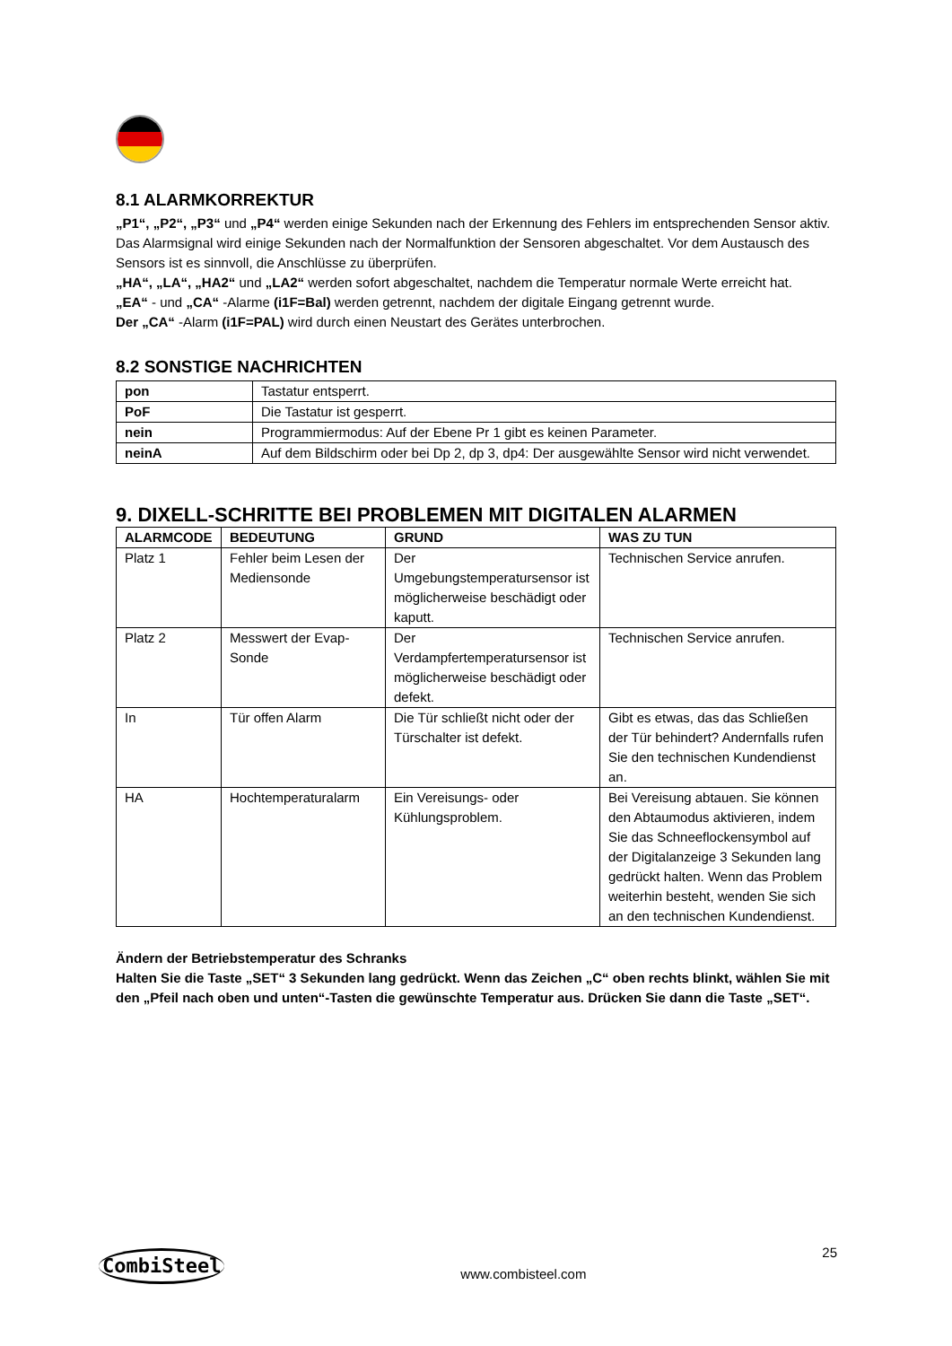8.1 ALARMKORREKTUR
„P1“, „P2“, „P3“ und „P4“ werden einige Sekunden nach der Erkennung des Fehlers im entsprechenden Sensor aktiv. Das Alarmsignal wird einige Sekunden nach der Normalfunktion der Sensoren abgeschaltet. Vor dem Austausch des Sensors ist es sinnvoll, die Anschlüsse zu überprüfen.
„HA“, „LA“, „HA2“ und „LA2“ werden sofort abgeschaltet, nachdem die Temperatur normale Werte erreicht hat.
„EA“ - und „CA“ -Alarme (i1F=Bal) werden getrennt, nachdem der digitale Eingang getrennt wurde.
Der „CA“ -Alarm (i1F=PAL) wird durch einen Neustart des Gerätes unterbrochen.
8.2 SONSTIGE NACHRICHTEN
| pon | Tastatur entsperrt. |
| PoF | Die Tastatur ist gesperrt. |
| nein | Programmiermodus: Auf der Ebene Pr 1 gibt es keinen Parameter. |
| neinA | Auf dem Bildschirm oder bei Dp 2, dp 3, dp4: Der ausgewählte Sensor wird nicht verwendet. |
9. DIXELL-SCHRITTE BEI PROBLEMEN MIT DIGITALEN ALARMEN
| ALARMCODE | BEDEUTUNG | GRUND | WAS ZU TUN |
| --- | --- | --- | --- |
| Platz 1 | Fehler beim Lesen der Mediensonde | Der Umgebungstemperatursensor ist möglicherweise beschädigt oder kaputt. | Technischen Service anrufen. |
| Platz 2 | Messwert der Evap-Sonde | Der Verdampfertemperatursensor ist möglicherweise beschädigt oder defekt. | Technischen Service anrufen. |
| In | Tür offen Alarm | Die Tür schließt nicht oder der Türschalter ist defekt. | Gibt es etwas, das das Schließen der Tür behindert? Andernfalls rufen Sie den technischen Kundendienst an. |
| HA | Hochtemperaturalarm | Ein Vereisungs- oder Kühlungsproblem. | Bei Vereisung abtauen. Sie können den Abtaumodus aktivieren, indem Sie das Schneeflockensymbol auf der Digitalanzeige 3 Sekunden lang gedrückt halten. Wenn das Problem weiterhin besteht, wenden Sie sich an den technischen Kundendienst. |
Ändern der Betriebstemperatur des Schranks
Halten Sie die Taste „SET“ 3 Sekunden lang gedrückt. Wenn das Zeichen „C“ oben rechts blinkt, wählen Sie mit den „Pfeil nach oben und unten“-Tasten die gewünschte Temperatur aus. Drücken Sie dann die Taste „SET“.
CombiSteel
www.combisteel.com
25